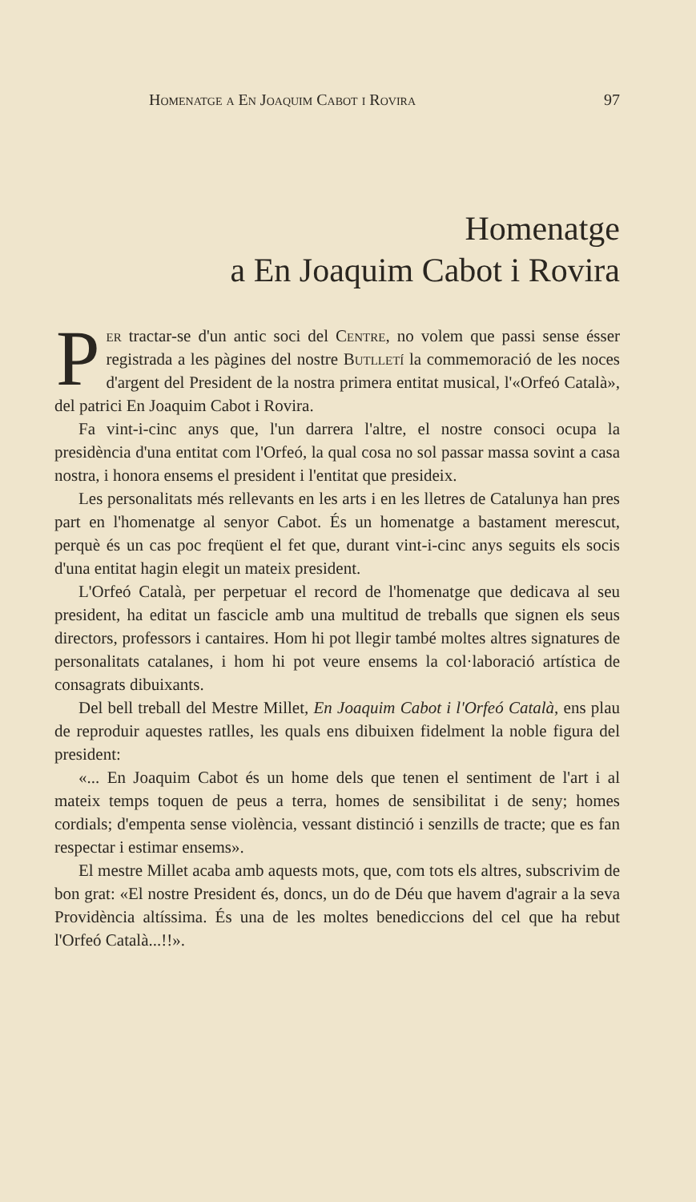Homenatge a En Joaquim Cabot i Rovira 97
Homenatge
a En Joaquim Cabot i Rovira
Per tractar-se d'un antic soci del Centre, no volem que passi sense ésser registrada a les pàgines del nostre Butlletí la commemoració de les noces d'argent del President de la nostra primera entitat musical, l'«Orfeó Català», del patrici En Joaquim Cabot i Rovira.
Fa vint-i-cinc anys que, l'un darrera l'altre, el nostre consoci ocupa la presidència d'una entitat com l'Orfeó, la qual cosa no sol passar massa sovint a casa nostra, i honora ensems el president i l'entitat que presideix.
Les personalitats més rellevants en les arts i en les lletres de Catalunya han pres part en l'homenatge al senyor Cabot. És un homenatge a bastament merescut, perquè és un cas poc freqüent el fet que, durant vint-i-cinc anys seguits els socis d'una entitat hagin elegit un mateix president.
L'Orfeó Català, per perpetuar el record de l'homenatge que dedicava al seu president, ha editat un fascicle amb una multitud de treballs que signen els seus directors, professors i cantaires. Hom hi pot llegir també moltes altres signatures de personalitats catalanes, i hom hi pot veure ensems la col·laboració artística de consagrats dibuixants.
Del bell treball del Mestre Millet, En Joaquim Cabot i l'Orfeó Català, ens plau de reproduir aquestes ratlles, les quals ens dibuixen fidelment la noble figura del president:
«... En Joaquim Cabot és un home dels que tenen el sentiment de l'art i al mateix temps toquen de peus a terra, homes de sensibilitat i de seny; homes cordials; d'empenta sense violència, vessant distinció i senzills de tracte; que es fan respectar i estimar ensems».
El mestre Millet acaba amb aquests mots, que, com tots els altres, subscrivim de bon grat: «El nostre President és, doncs, un do de Déu que havem d'agrair a la seva Providència altíssima. És una de les moltes benediccions del cel que ha rebut l'Orfeó Català...!!».